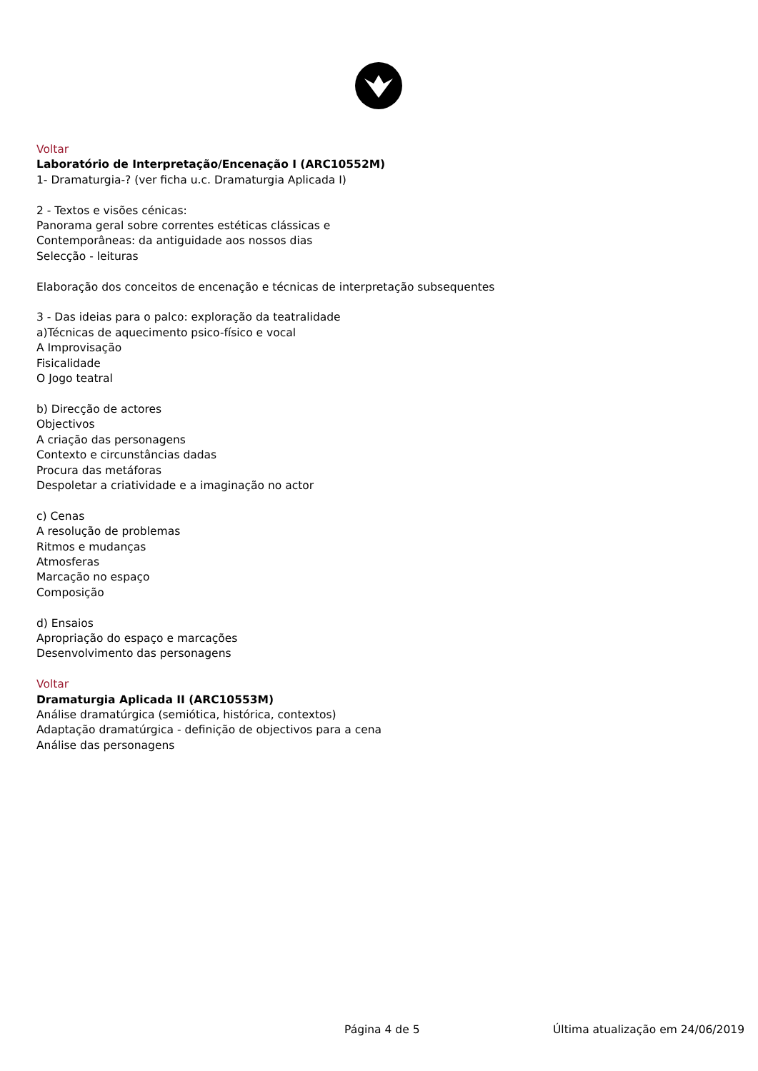Voltar
Laboratório de Interpretação/Encenação I (ARC10552M)
1- Dramaturgia-? (ver ficha u.c. Dramaturgia Aplicada I)
2 - Textos e visões cénicas:
Panorama geral sobre correntes estéticas clássicas e
Contemporâneas: da antiguidade aos nossos dias
Selecção - leituras
Elaboração dos conceitos de encenação e técnicas de interpretação subsequentes
3 - Das ideias para o palco: exploração da teatralidade
a)Técnicas de aquecimento psico-físico e vocal
A Improvisação
Fisicalidade
O Jogo teatral
b) Direcção de actores
Objectivos
A criação das personagens
Contexto e circunstâncias dadas
Procura das metáforas
Despoletar a criatividade e a imaginação no actor
c) Cenas
A resolução de problemas
Ritmos e mudanças
Atmosferas
Marcação no espaço
Composição
d) Ensaios
Apropriação do espaço e marcações
Desenvolvimento das personagens
Voltar
Dramaturgia Aplicada II (ARC10553M)
Análise dramatúrgica (semiótica, histórica, contextos)
Adaptação dramatúrgica - definição de objectivos para a cena
Análise das personagens
Página 4 de 5 Última atualização em 24/06/2019